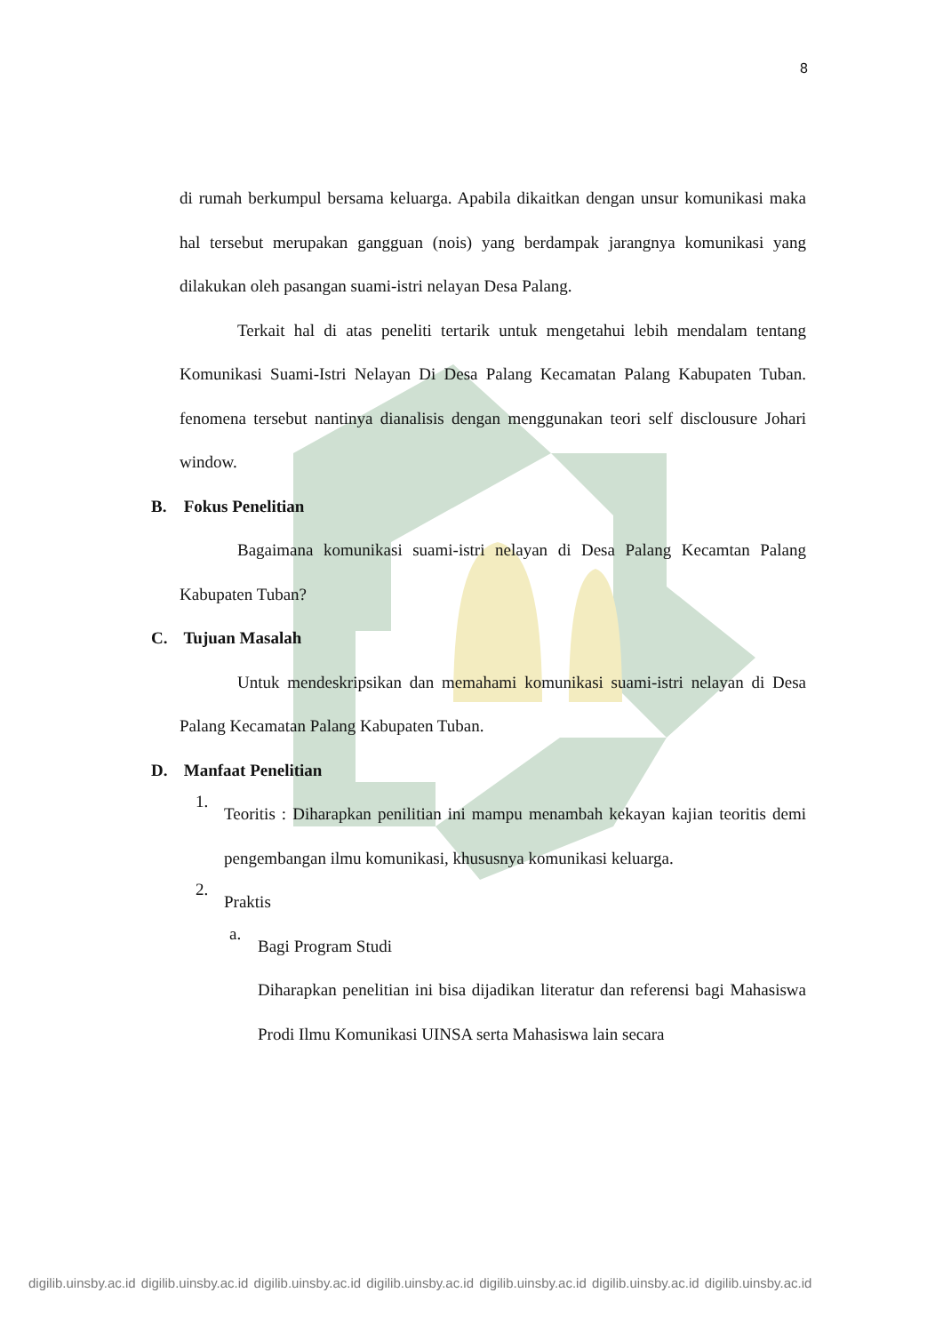8
di rumah berkumpul bersama keluarga. Apabila dikaitkan dengan unsur komunikasi maka hal tersebut merupakan gangguan (nois) yang berdampak jarangnya komunikasi yang dilakukan oleh pasangan suami-istri nelayan Desa Palang.
Terkait hal di atas peneliti tertarik untuk mengetahui lebih mendalam tentang Komunikasi Suami-Istri Nelayan Di Desa Palang Kecamatan Palang Kabupaten Tuban. fenomena tersebut nantinya dianalisis dengan menggunakan teori self disclousure Johari window.
B. Fokus Penelitian
Bagaimana komunikasi suami-istri nelayan di Desa Palang Kecamtan Palang Kabupaten Tuban?
C. Tujuan Masalah
Untuk mendeskripsikan dan memahami komunikasi suami-istri nelayan di Desa Palang Kecamatan Palang Kabupaten Tuban.
D. Manfaat Penelitian
1.
Teoritis : Diharapkan penilitian ini mampu menambah kekayan kajian teoritis demi pengembangan ilmu komunikasi, khususnya komunikasi keluarga.
2.
Praktis
a.
Bagi Program Studi
Diharapkan penelitian ini bisa dijadikan literatur dan referensi bagi Mahasiswa Prodi Ilmu Komunikasi UINSA serta Mahasiswa lain secara
digilib.uinsby.ac.id digilib.uinsby.ac.id digilib.uinsby.ac.id digilib.uinsby.ac.id digilib.uinsby.ac.id digilib.uinsby.ac.id digilib.uinsby.ac.id